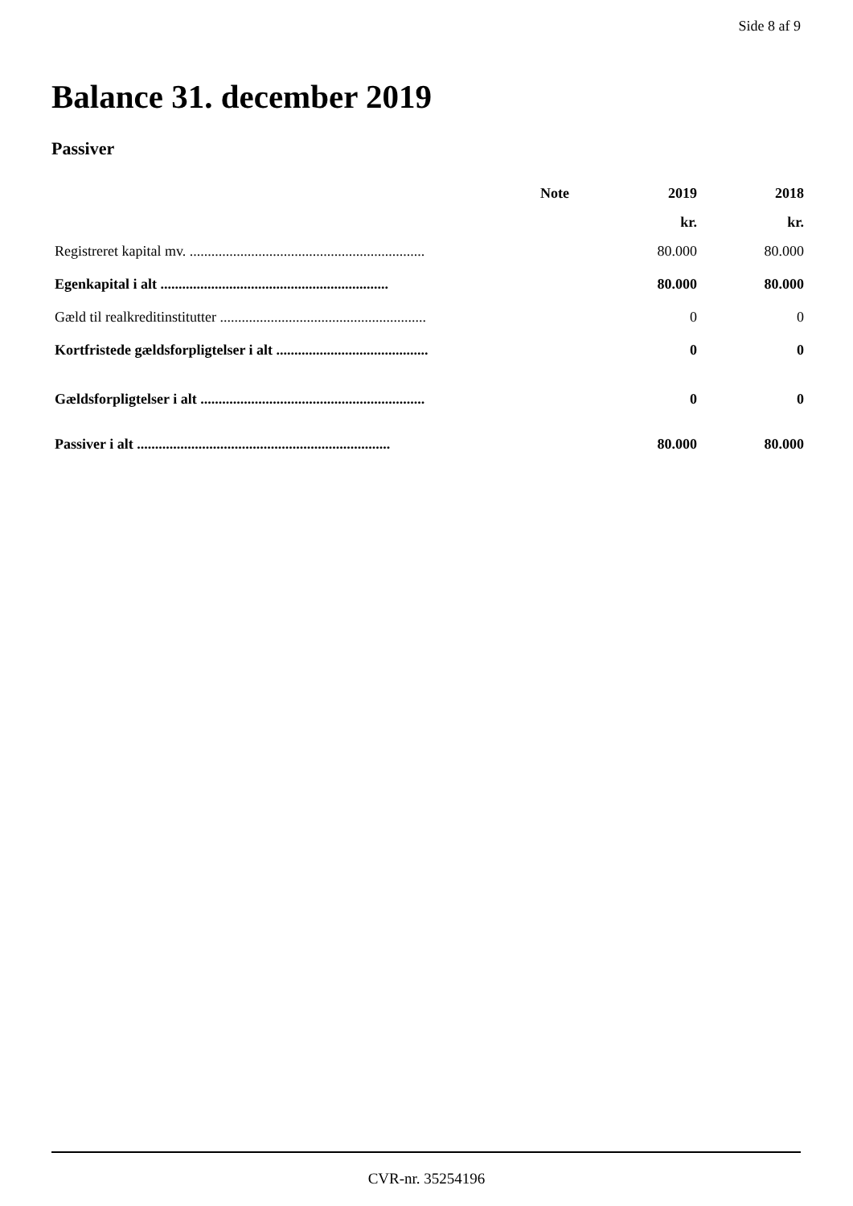Side 8 af 9
Balance 31. december 2019
Passiver
| | Note | 2019 | 2018 |
| --- | --- | --- | --- |
| | | kr. | kr. |
| Registreret kapital mv. ................................................................. | | 80.000 | 80.000 |
| Egenkapital i alt ............................................................... | | 80.000 | 80.000 |
| Gæld til realkreditinstitutter ......................................................... | | 0 | 0 |
| Kortfristede gældsforpligtelser i alt .......................................... | | 0 | 0 |
| Gældsforpligtelser i alt .............................................................. | | 0 | 0 |
| Passiver i alt ...................................................................... | | 80.000 | 80.000 |
CVR-nr. 35254196